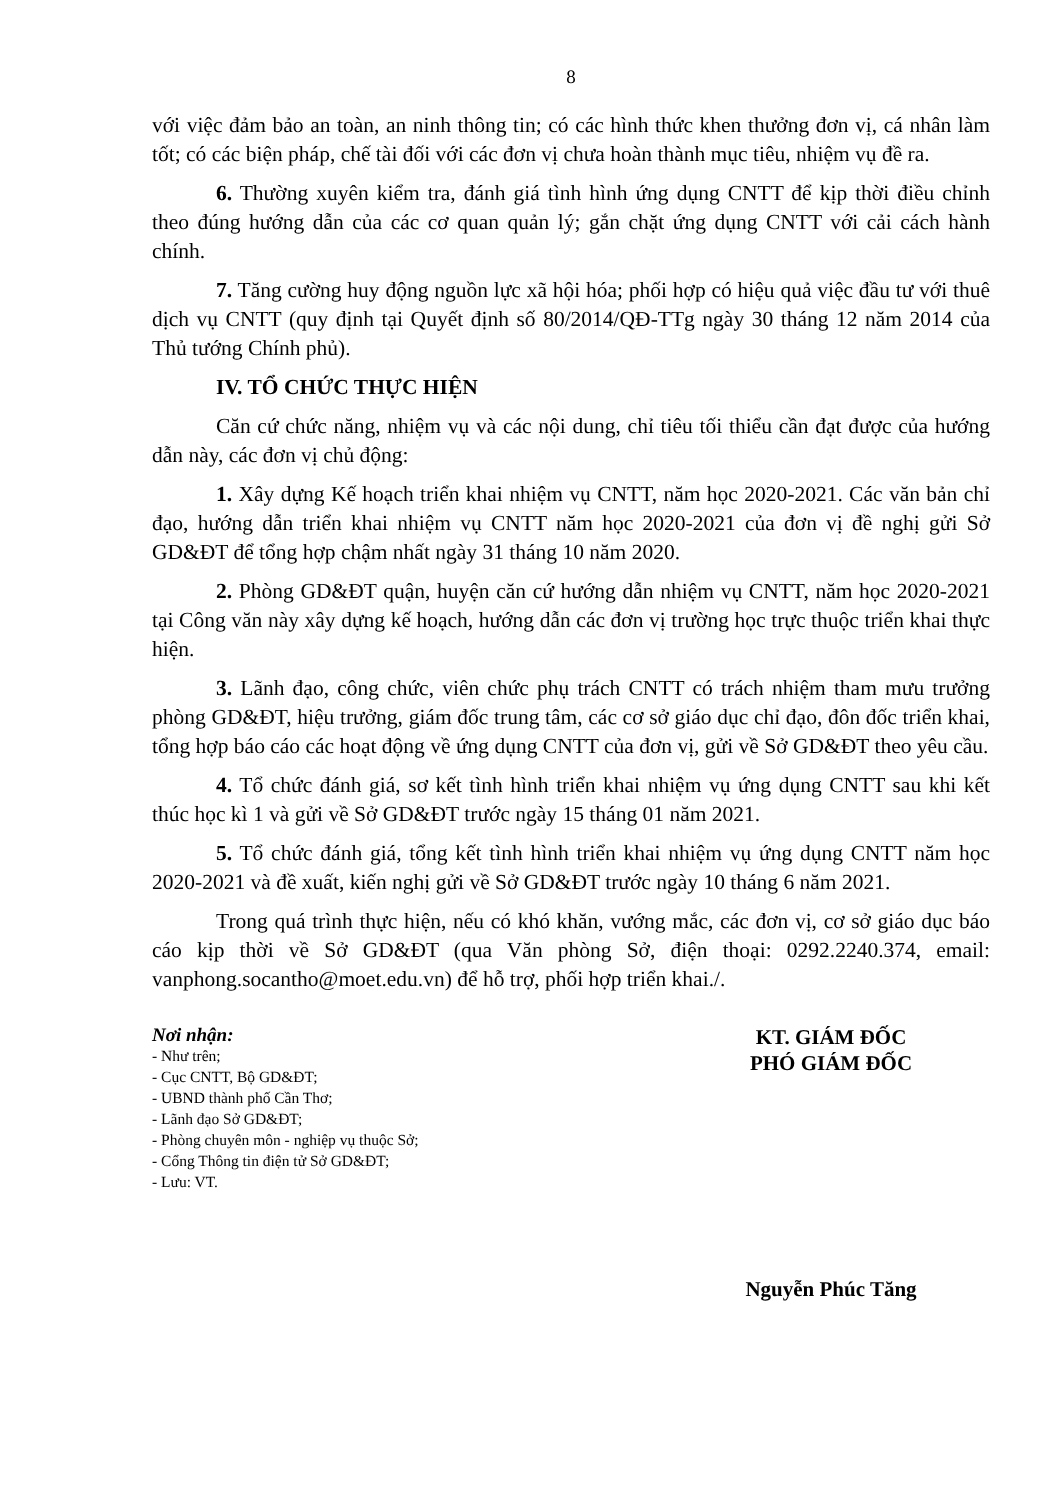8
với việc đảm bảo an toàn, an ninh thông tin; có các hình thức khen thưởng đơn vị, cá nhân làm tốt; có các biện pháp, chế tài đối với các đơn vị chưa hoàn thành mục tiêu, nhiệm vụ đề ra.
6. Thường xuyên kiểm tra, đánh giá tình hình ứng dụng CNTT để kịp thời điều chỉnh theo đúng hướng dẫn của các cơ quan quản lý; gắn chặt ứng dụng CNTT với cải cách hành chính.
7. Tăng cường huy động nguồn lực xã hội hóa; phối hợp có hiệu quả việc đầu tư với thuê dịch vụ CNTT (quy định tại Quyết định số 80/2014/QĐ-TTg ngày 30 tháng 12 năm 2014 của Thủ tướng Chính phủ).
IV. TỔ CHỨC THỰC HIỆN
Căn cứ chức năng, nhiệm vụ và các nội dung, chỉ tiêu tối thiểu cần đạt được của hướng dẫn này, các đơn vị chủ động:
1. Xây dựng Kế hoạch triển khai nhiệm vụ CNTT, năm học 2020-2021. Các văn bản chỉ đạo, hướng dẫn triển khai nhiệm vụ CNTT năm học 2020-2021 của đơn vị đề nghị gửi Sở GD&ĐT để tổng hợp chậm nhất ngày 31 tháng 10 năm 2020.
2. Phòng GD&ĐT quận, huyện căn cứ hướng dẫn nhiệm vụ CNTT, năm học 2020-2021 tại Công văn này xây dựng kế hoạch, hướng dẫn các đơn vị trường học trực thuộc triển khai thực hiện.
3. Lãnh đạo, công chức, viên chức phụ trách CNTT có trách nhiệm tham mưu trưởng phòng GD&ĐT, hiệu trưởng, giám đốc trung tâm, các cơ sở giáo dục chỉ đạo, đôn đốc triển khai, tổng hợp báo cáo các hoạt động về ứng dụng CNTT của đơn vị, gửi về Sở GD&ĐT theo yêu cầu.
4. Tổ chức đánh giá, sơ kết tình hình triển khai nhiệm vụ ứng dụng CNTT sau khi kết thúc học kì 1 và gửi về Sở GD&ĐT trước ngày 15 tháng 01 năm 2021.
5. Tổ chức đánh giá, tổng kết tình hình triển khai nhiệm vụ ứng dụng CNTT năm học 2020-2021 và đề xuất, kiến nghị gửi về Sở GD&ĐT trước ngày 10 tháng 6 năm 2021.
Trong quá trình thực hiện, nếu có khó khăn, vướng mắc, các đơn vị, cơ sở giáo dục báo cáo kịp thời về Sở GD&ĐT (qua Văn phòng Sở, điện thoại: 0292.2240.374, email: vanphong.socantho@moet.edu.vn) để hỗ trợ, phối hợp triển khai./.
Nơi nhận:
- Như trên;
- Cục CNTT, Bộ GD&ĐT;
- UBND thành phố Cần Thơ;
- Lãnh đạo Sở GD&ĐT;
- Phòng chuyên môn - nghiệp vụ thuộc Sở;
- Cổng Thông tin điện tử Sở GD&ĐT;
- Lưu: VT.
KT. GIÁM ĐỐC
PHÓ GIÁM ĐỐC
Nguyễn Phúc Tăng